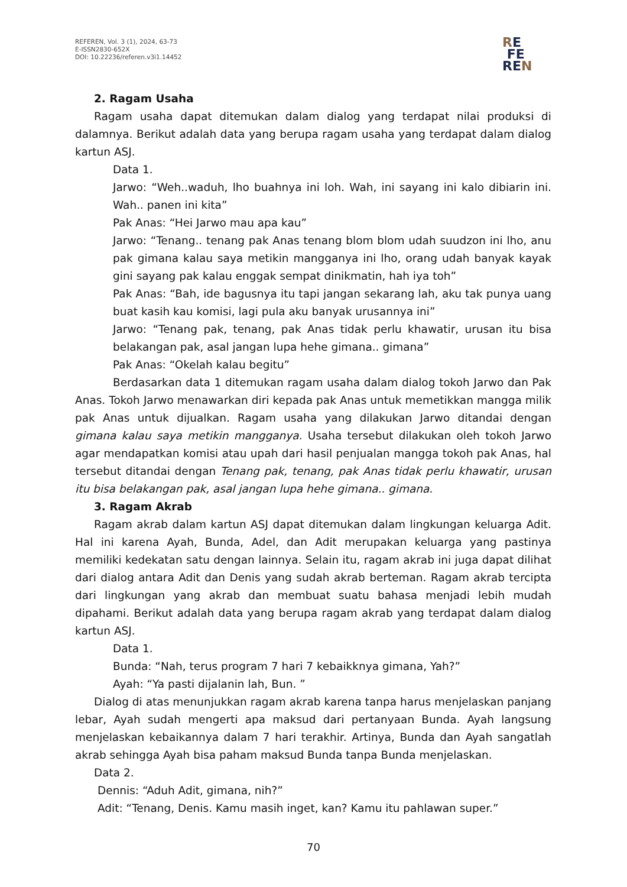REFEREN, Vol. 3 (1), 2024, 63-73
E-ISSN2830-652X
DOI: 10.22236/referen.v3i1.14452
RE
FE
REN
2. Ragam Usaha
Ragam usaha dapat ditemukan dalam dialog yang terdapat nilai produksi di dalamnya. Berikut adalah data yang berupa ragam usaha yang terdapat dalam dialog kartun ASJ.
Data 1.
Jarwo: “Weh..waduh, lho buahnya ini loh. Wah, ini sayang ini kalo dibiarin ini. Wah.. panen ini kita”
Pak Anas: “Hei Jarwo mau apa kau”
Jarwo: “Tenang.. tenang pak Anas tenang blom blom udah suudzon ini lho, anu pak gimana kalau saya metikin mangganya ini lho, orang udah banyak kayak gini sayang pak kalau enggak sempat dinikmatin, hah iya toh”
Pak Anas: “Bah, ide bagusnya itu tapi jangan sekarang lah, aku tak punya uang buat kasih kau komisi, lagi pula aku banyak urusannya ini”
Jarwo: “Tenang pak, tenang, pak Anas tidak perlu khawatir, urusan itu bisa belakangan pak, asal jangan lupa hehe gimana.. gimana”
Pak Anas: “Okelah kalau begitu”
Berdasarkan data 1 ditemukan ragam usaha dalam dialog tokoh Jarwo dan Pak Anas. Tokoh Jarwo menawarkan diri kepada pak Anas untuk memetikkan mangga milik pak Anas untuk dijualkan. Ragam usaha yang dilakukan Jarwo ditandai dengan gimana kalau saya metikin mangganya. Usaha tersebut dilakukan oleh tokoh Jarwo agar mendapatkan komisi atau upah dari hasil penjualan mangga tokoh pak Anas, hal tersebut ditandai dengan Tenang pak, tenang, pak Anas tidak perlu khawatir, urusan itu bisa belakangan pak, asal jangan lupa hehe gimana.. gimana.
3. Ragam Akrab
Ragam akrab dalam kartun ASJ dapat ditemukan dalam lingkungan keluarga Adit. Hal ini karena Ayah, Bunda, Adel, dan Adit merupakan keluarga yang pastinya memiliki kedekatan satu dengan lainnya. Selain itu, ragam akrab ini juga dapat dilihat dari dialog antara Adit dan Denis yang sudah akrab berteman. Ragam akrab tercipta dari lingkungan yang akrab dan membuat suatu bahasa menjadi lebih mudah dipahami. Berikut adalah data yang berupa ragam akrab yang terdapat dalam dialog kartun ASJ.
Data 1.
Bunda: “Nah, terus program 7 hari 7 kebaikknya gimana, Yah?”
Ayah: “Ya pasti dijalanin lah, Bun. ”
Dialog di atas menunjukkan ragam akrab karena tanpa harus menjelaskan panjang lebar, Ayah sudah mengerti apa maksud dari pertanyaan Bunda. Ayah langsung menjelaskan kebaikannya dalam 7 hari terakhir. Artinya, Bunda dan Ayah sangatlah akrab sehingga Ayah bisa paham maksud Bunda tanpa Bunda menjelaskan.
Data 2.
Dennis: “Aduh Adit, gimana, nih?”
Adit: “Tenang, Denis. Kamu masih inget, kan? Kamu itu pahlawan super.”
70